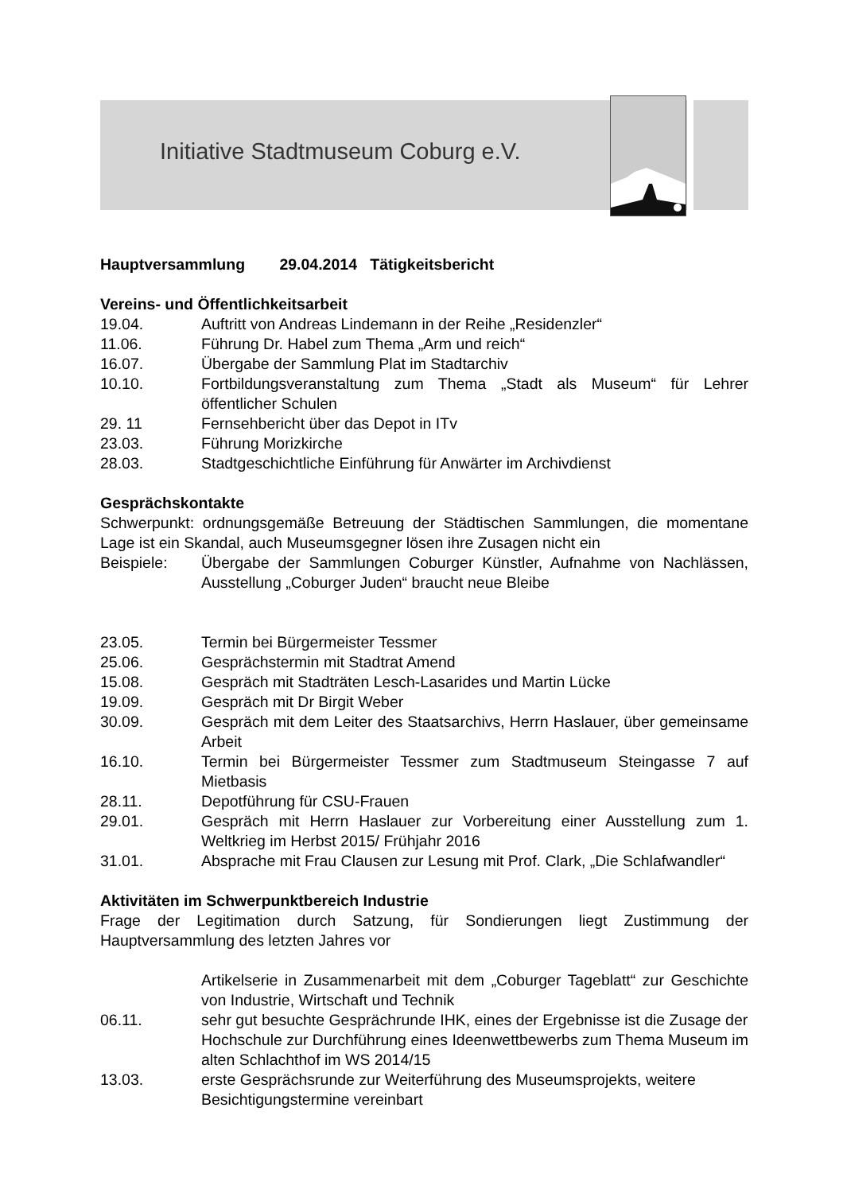Initiative Stadtmuseum Coburg e.V.
Hauptversammlung 29.04.2014 Tätigkeitsbericht
Vereins- und Öffentlichkeitsarbeit
19.04. Auftritt von Andreas Lindemann in der Reihe „Residenzler“
11.06. Führung Dr. Habel zum Thema „Arm und reich“
16.07. Übergabe der Sammlung Plat im Stadtarchiv
10.10. Fortbildungsveranstaltung zum Thema „Stadt als Museum“ für Lehrer öffentlicher Schulen
29. 11 Fernsehbericht über das Depot in ITv
23.03. Führung Morizkirche
28.03. Stadtgeschichtliche Einführung für Anwärter im Archivdienst
Gesprächskontakte
Schwerpunkt: ordnungsgemäße Betreuung der Städtischen Sammlungen, die momentane Lage ist ein Skandal, auch Museumsgegner lösen ihre Zusagen nicht ein
Beispiele: Übergabe der Sammlungen Coburger Künstler, Aufnahme von Nachlässen, Ausstellung „Coburger Juden“ braucht neue Bleibe
23.05. Termin bei Bürgermeister Tessmer
25.06. Gesprächstermin mit Stadtrat Amend
15.08. Gespräch mit Stadträten Lesch-Lasarides und Martin Lücke
19.09. Gespräch mit Dr Birgit Weber
30.09. Gespräch mit dem Leiter des Staatsarchivs, Herrn Haslauer, über gemeinsame Arbeit
16.10. Termin bei Bürgermeister Tessmer zum Stadtmuseum Steingasse 7 auf Mietbasis
28.11. Depotführung für CSU-Frauen
29.01. Gespräch mit Herrn Haslauer zur Vorbereitung einer Ausstellung zum 1. Weltkrieg im Herbst 2015/ Frühjahr 2016
31.01. Absprache mit Frau Clausen zur Lesung mit Prof. Clark, „Die Schlafwandler“
Aktivitäten im Schwerpunktbereich Industrie
Frage der Legitimation durch Satzung, für Sondierungen liegt Zustimmung der Hauptversammlung des letzten Jahres vor
Artikelserie in Zusammenarbeit mit dem „Coburger Tageblatt“ zur Geschichte von Industrie, Wirtschaft und Technik
06.11. sehr gut besuchte Gesprächrunde IHK, eines der Ergebnisse ist die Zusage der Hochschule zur Durchführung eines Ideenwettbewerbs zum Thema Museum im alten Schlachthof im WS 2014/15
13.03. erste Gesprächsrunde zur Weiterführung des Museumsprojekts, weitere Besichtigungstermine vereinbart